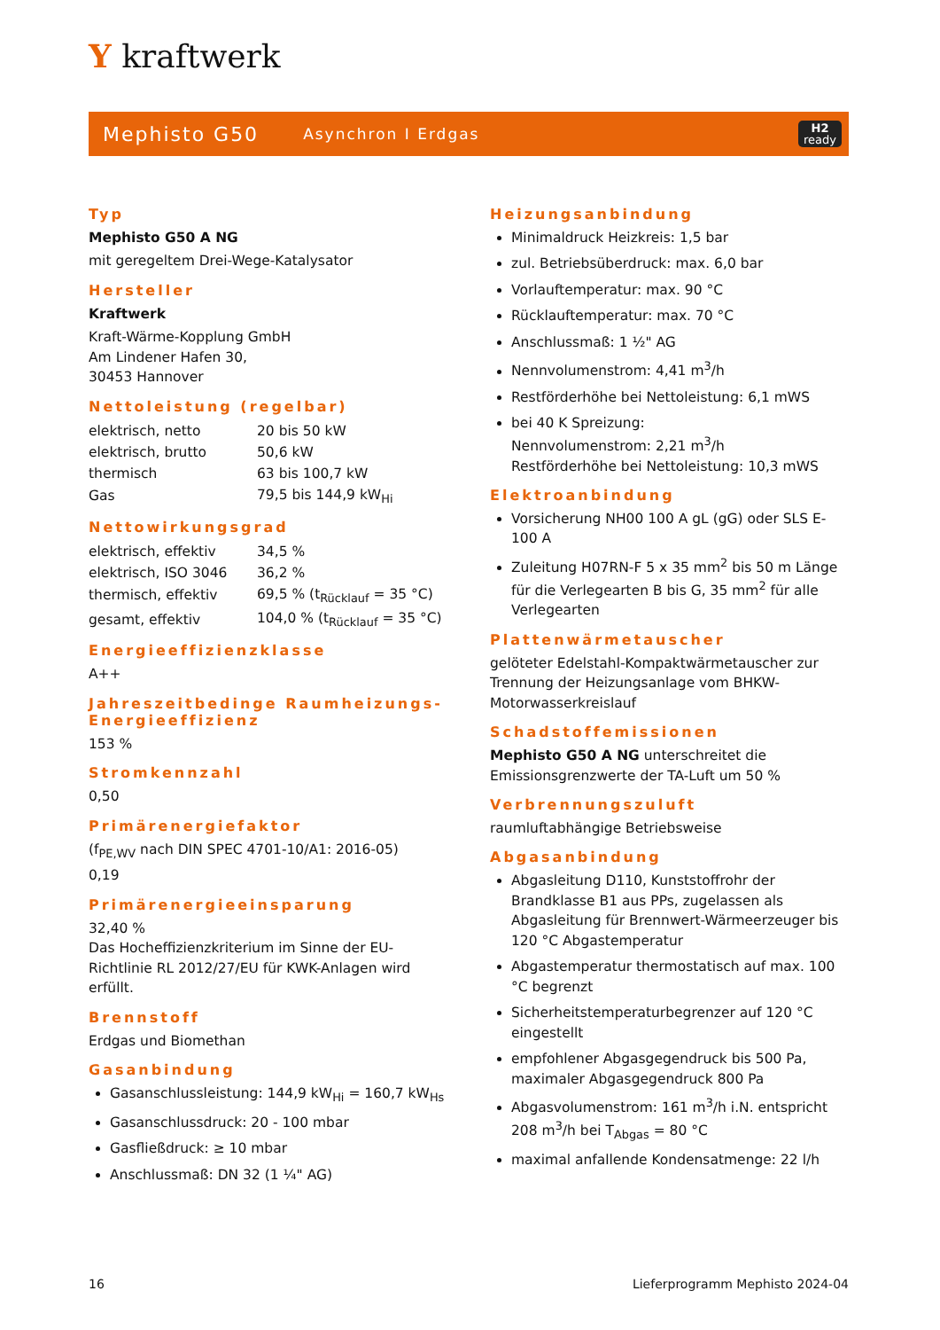Y kraftwerk
Mephisto G50 Asynchron I Erdgas H2
ready
Typ
Mephisto G50 A NG
mit geregeltem Drei-Wege-Katalysator
Hersteller
Kraftwerk
Kraft-Wärme-Kopplung GmbH
Am Lindener Hafen 30,
30453 Hannover
Nettoleistung (regelbar)
| elektrisch, netto | 20 bis 50 kW |
| elektrisch, brutto | 50,6 kW |
| thermisch | 63 bis 100,7 kW |
| Gas | 79,5 bis 144,9 kW<sub>Hi</sub> |
Nettowirkungsgrad
| elektrisch, effektiv | 34,5 % |
| elektrisch, ISO 3046 | 36,2 % |
| thermisch, effektiv | 69,5 % (t<sub>Rücklauf</sub> = 35 °C) |
| gesamt, effektiv | 104,0 % (t<sub>Rücklauf</sub> = 35 °C) |
Energieeffizienzklasse
A++
Jahreszeitbedinge Raumheizungs-Energieeffizienz
153 %
Stromkennzahl
0,50
Primärenergiefaktor
(f<sub>PE,WV</sub> nach DIN SPEC 4701-10/A1: 2016-05)
0,19
Primärenergieeinsparung
32,40 %
Das Hocheffizienzkriterium im Sinne der EU-Richtlinie RL 2012/27/EU für KWK-Anlagen wird erfüllt.
Brennstoff
Erdgas und Biomethan
Gasanbindung
Gasanschlussleistung: 144,9 kW<sub>Hi</sub> = 160,7 kW<sub>Hs</sub>
Gasanschlussdruck: 20 - 100 mbar
Gasfließdruck: ≥ 10 mbar
Anschlussmaß: DN 32 (1 ¼" AG)
Heizungsanbindung
Minimaldruck Heizkreis: 1,5 bar
zul. Betriebsüberdruck: max. 6,0 bar
Vorlauftemperatur: max. 90 °C
Rücklauftemperatur: max. 70 °C
Anschlussmaß: 1 ½" AG
Nennvolumenstrom: 4,41 m<sup>3</sup>/h
Restförderhöhe bei Nettoleistung: 6,1 mWS
bei 40 K Spreizung:
Nennvolumenstrom: 2,21 m<sup>3</sup>/h
Restförderhöhe bei Nettoleistung: 10,3 mWS
Elektroanbindung
Vorsicherung NH00 100 A gL (gG) oder SLS E-100 A
Zuleitung H07RN-F 5 x 35 mm<sup>2</sup> bis 50 m Länge für die Verlegearten B bis G, 35 mm<sup>2</sup> für alle Verlegearten
Plattenwärmetauscher
gelöteter Edelstahl-Kompaktwärmetauscher zur Trennung der Heizungsanlage vom BHKW-Motorwasserkreislauf
Schadstoffemissionen
Mephisto G50 A NG unterschreitet die Emissionsgrenzwerte der TA-Luft um 50 %
Verbrennungszuluft
raumluftabhängige Betriebsweise
Abgasanbindung
Abgasleitung D110, Kunststoffrohr der Brandklasse B1 aus PPs, zugelassen als Abgasleitung für Brennwert-Wärmeerzeuger bis 120 °C Abgastemperatur
Abgastemperatur thermostatisch auf max. 100 °C begrenzt
Sicherheitstemperaturbegrenzer auf 120 °C eingestellt
empfohlener Abgasgegendruck bis 500 Pa, maximaler Abgasgegendruck 800 Pa
Abgasvolumenstrom: 161 m<sup>3</sup>/h i.N. entspricht 208 m<sup>3</sup>/h bei T<sub>Abgas</sub> = 80 °C
maximal anfallende Kondensatmenge: 22 l/h
16 Lieferprogramm Mephisto 2024-04